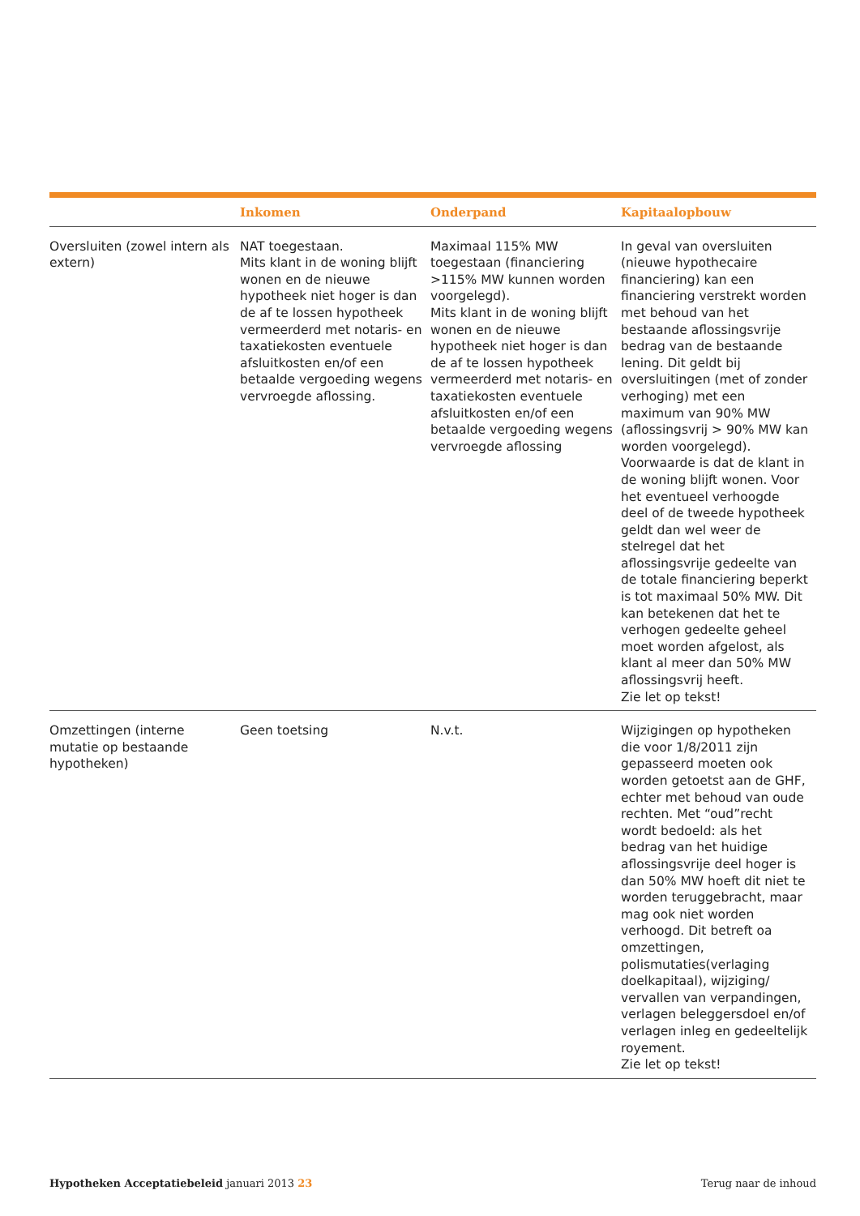| | Inkomen | Onderpand | Kapitaalopbouw |
| --- | --- | --- | --- |
| Oversluiten (zowel intern als extern) | NAT toegestaan. Mits klant in de woning blijft wonen en de nieuwe hypotheek niet hoger is dan de af te lossen hypotheek vermeerderd met notaris- en taxatiekosten eventuele afsluitkosten en/of een betaalde vergoeding wegens vervroegde aflossing. | Maximaal 115% MW toegestaan (financiering >115% MW kunnen worden voorgelegd). Mits klant in de woning blijft wonen en de nieuwe hypotheek niet hoger is dan de af te lossen hypotheek vermeerderd met notaris- en taxatiekosten eventuele afsluitkosten en/of een betaalde vergoeding wegens vervroegde aflossing | In geval van oversluiten (nieuwe hypothecaire financiering) kan een financiering verstrekt worden met behoud van het bestaande aflossingsvrije bedrag van de bestaande lening. Dit geldt bij oversluitingen (met of zonder verhoging) met een maximum van 90% MW (aflossingsvrij > 90% MW kan worden voorgelegd). Voorwaarde is dat de klant in de woning blijft wonen. Voor het eventueel verhoogde deel of de tweede hypotheek geldt dan wel weer de stelregel dat het aflossingsvrije gedeelte van de totale financiering beperkt is tot maximaal 50% MW. Dit kan betekenen dat het te verhogen gedeelte geheel moet worden afgelost, als klant al meer dan 50% MW aflossingsvrij heeft. Zie let op tekst! |
| Omzettingen (interne mutatie op bestaande hypotheken) | Geen toetsing | N.v.t. | Wijzigingen op hypotheken die voor 1/8/2011 zijn gepasseerd moeten ook worden getoetst aan de GHF, echter met behoud van oude rechten. Met “oud”recht wordt bedoeld: als het bedrag van het huidige aflossingsvrije deel hoger is dan 50% MW hoeft dit niet te worden teruggebracht, maar mag ook niet worden verhoogd. Dit betreft oa omzettingen, polismutaties(verlaging doelkapitaal), wijziging/ vervallen van verpandingen, verlagen beleggersdoel en/of verlagen inleg en gedeeltelijk royement. Zie let op tekst! |
Hypotheken Acceptatiebeleid januari 2013 23 Terug naar de inhoud